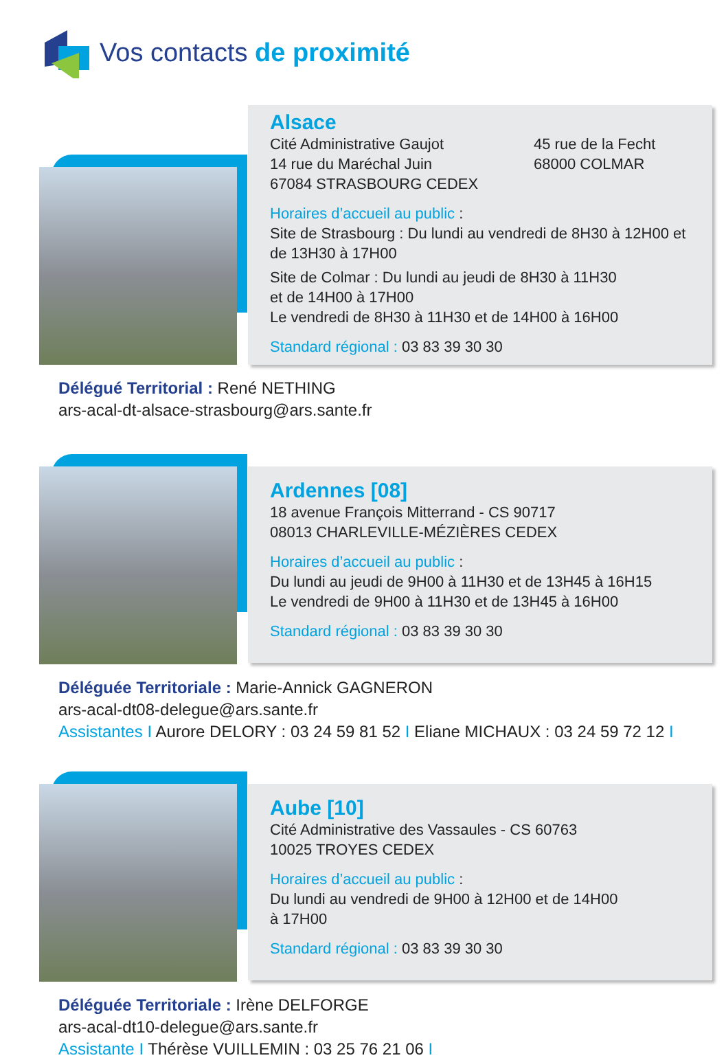Vos contacts de proximité
Alsace
Cité Administrative Gaujot
14 rue du Maréchal Juin
67084 STRASBOURG CEDEX
45 rue de la Fecht
68000 COLMAR
Horaires d’accueil au public :
Site de Strasbourg : Du lundi au vendredi de 8H30 à 12H00 et de 13H30 à 17H00
Site de Colmar : Du lundi au jeudi de 8H30 à 11H30
et de 14H00 à 17H00
Le vendredi de 8H30 à 11H30 et de 14H00 à 16H00
Standard régional : 03 83 39 30 30
Délégué Territorial : René NETHING
ars-acal-dt-alsace-strasbourg@ars.sante.fr
Ardennes [08]
18 avenue François Mitterrand - CS 90717
08013 CHARLEVILLE-MÉZIÈRES CEDEX
Horaires d’accueil au public :
Du lundi au jeudi de 9H00 à 11H30 et de 13H45 à 16H15
Le vendredi de 9H00 à 11H30 et de 13H45 à 16H00
Standard régional : 03 83 39 30 30
Déléguée Territoriale : Marie-Annick GAGNERON
ars-acal-dt08-delegue@ars.sante.fr
Assistantes I Aurore DELORY : 03 24 59 81 52 I Eliane MICHAUX : 03 24 59 72 12 I
Aube [10]
Cité Administrative des Vassaules - CS 60763
10025 TROYES CEDEX
Horaires d’accueil au public :
Du lundi au vendredi de 9H00 à 12H00 et de 14H00
à 17H00
Standard régional : 03 83 39 30 30
Déléguée Territoriale : Irène DELFORGE
ars-acal-dt10-delegue@ars.sante.fr
Assistante I Thérèse VUILLEMIN : 03 25 76 21 06 I